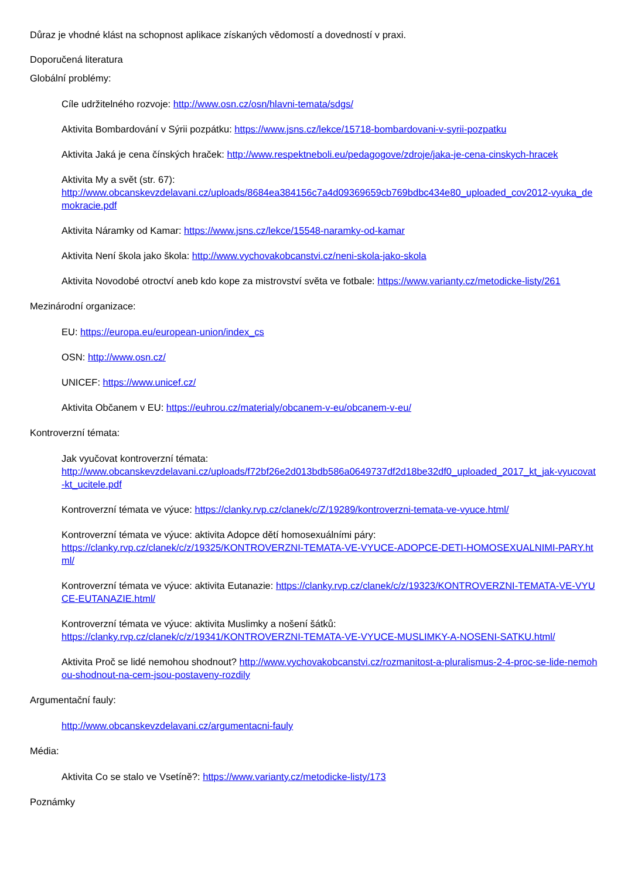Důraz je vhodné klást na schopnost aplikace získaných vědomostí a dovedností v praxi.
Doporučená literatura
Globální problémy:
Cíle udržitelného rozvoje: http://www.osn.cz/osn/hlavni-temata/sdgs/
Aktivita Bombardování v Sýrii pozpátku: https://www.jsns.cz/lekce/15718-bombardovani-v-syrii-pozpatku
Aktivita Jaká je cena čínských hraček: http://www.respektneboli.eu/pedagogove/zdroje/jaka-je-cena-cinskych-hracek
Aktivita My a svět (str. 67):
http://www.obcanskevzdelavani.cz/uploads/8684ea384156c7a4d09369659cb769bdbc434e80_uploaded_cov2012-vyuka_demokracie.pdf
Aktivita Náramky od Kamar: https://www.jsns.cz/lekce/15548-naramky-od-kamar
Aktivita Není škola jako škola: http://www.vychovakobcanstvi.cz/neni-skola-jako-skola
Aktivita Novodobé otroctví aneb kdo kope za mistrovství světa ve fotbale: https://www.varianty.cz/metodicke-listy/261
Mezinárodní organizace:
EU: https://europa.eu/european-union/index_cs
OSN: http://www.osn.cz/
UNICEF: https://www.unicef.cz/
Aktivita Občanem v EU: https://euhrou.cz/materialy/obcanem-v-eu/obcanem-v-eu/
Kontroverzní témata:
Jak vyučovat kontroverzní témata:
http://www.obcanskevzdelavani.cz/uploads/f72bf26e2d013bdb586a0649737df2d18be32df0_uploaded_2017_kt_jak-vyucovat-kt_ucitele.pdf
Kontroverzní témata ve výuce: https://clanky.rvp.cz/clanek/c/Z/19289/kontroverzni-temata-ve-vyuce.html/
Kontroverzní témata ve výuce: aktivita Adopce dětí homosexuálními páry:
https://clanky.rvp.cz/clanek/c/z/19325/KONTROVERZNI-TEMATA-VE-VYUCE-ADOPCE-DETI-HOMOSEXUALNIMI-PARY.html/
Kontroverzní témata ve výuce: aktivita Eutanazie: https://clanky.rvp.cz/clanek/c/z/19323/KONTROVERZNI-TEMATA-VE-VYUCE-EUTANAZIE.html/
Kontroverzní témata ve výuce: aktivita Muslimky a nošení šátků:
https://clanky.rvp.cz/clanek/c/z/19341/KONTROVERZNI-TEMATA-VE-VYUCE-MUSLIMKY-A-NOSENI-SATKU.html/
Aktivita Proč se lidé nemohou shodnout? http://www.vychovakobcanstvi.cz/rozmanitost-a-pluralismus-2-4-proc-se-lide-nemohou-shodnout-na-cem-jsou-postaveny-rozdily
Argumentační fauly:
http://www.obcanskevzdelavani.cz/argumentacni-fauly
Média:
Aktivita Co se stalo ve Vsetíně?: https://www.varianty.cz/metodicke-listy/173
Poznámky